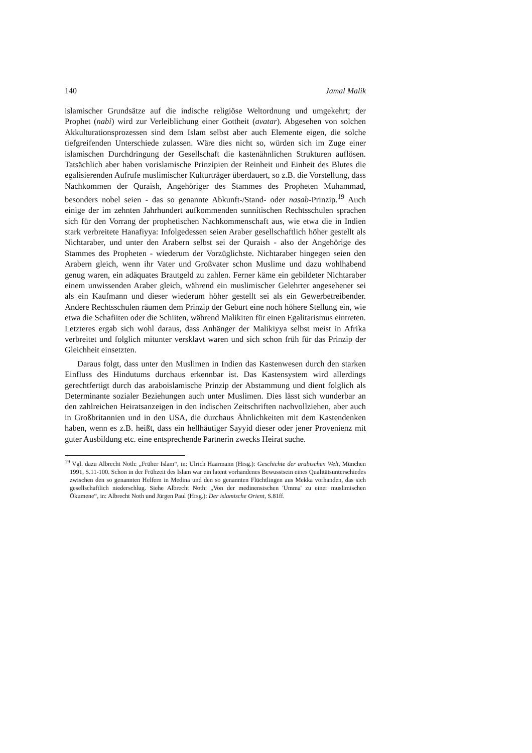140 Jamal Malik
islamischer Grundsätze auf die indische religiöse Weltordnung und umgekehrt; der Prophet (nabi) wird zur Verleiblichung einer Gottheit (avatar). Abgesehen von solchen Akkulturationsprozessen sind dem Islam selbst aber auch Elemente eigen, die solche tiefgreifenden Unterschiede zulassen. Wäre dies nicht so, würden sich im Zuge einer islamischen Durchdringung der Gesellschaft die kastenähnlichen Strukturen auflösen. Tatsächlich aber haben vorislamische Prinzipien der Reinheit und Einheit des Blutes die egalisierenden Aufrufe muslimischer Kulturträger überdauert, so z.B. die Vorstellung, dass Nachkommen der Quraish, Angehöriger des Stammes des Propheten Muhammad, besonders nobel seien - das so genannte Abkunft-/Stand- oder nasab-Prinzip.<sup>19</sup> Auch einige der im zehnten Jahrhundert aufkommenden sunnitischen Rechtsschulen sprachen sich für den Vorrang der prophetischen Nachkommenschaft aus, wie etwa die in Indien stark verbreitete Hanafiyya: Infolgedessen seien Araber gesellschaftlich höher gestellt als Nichtaraber, und unter den Arabern selbst sei der Quraish - also der Angehörige des Stammes des Propheten - wiederum der Vorzüglichste. Nichtaraber hingegen seien den Arabern gleich, wenn ihr Vater und Großvater schon Muslime und dazu wohlhabend genug waren, ein adäquates Brautgeld zu zahlen. Ferner käme ein gebildeter Nichtaraber einem unwissenden Araber gleich, während ein muslimischer Gelehrter angesehener sei als ein Kaufmann und dieser wiederum höher gestellt sei als ein Gewerbetreibender. Andere Rechtsschulen räumen dem Prinzip der Geburt eine noch höhere Stellung ein, wie etwa die Schafiiten oder die Schiiten, während Malikiten für einen Egalitarismus eintreten. Letzteres ergab sich wohl daraus, dass Anhänger der Malikiyya selbst meist in Afrika verbreitet und folglich mitunter versklavt waren und sich schon früh für das Prinzip der Gleichheit einsetzten.
Daraus folgt, dass unter den Muslimen in Indien das Kastenwesen durch den starken Einfluss des Hindutums durchaus erkennbar ist. Das Kastensystem wird allerdings gerechtfertigt durch das araboislamische Prinzip der Abstammung und dient folglich als Determinante sozialer Beziehungen auch unter Muslimen. Dies lässt sich wunderbar an den zahlreichen Heiratsanzeigen in den indischen Zeitschriften nachvollziehen, aber auch in Großbritannien und in den USA, die durchaus Ähnlichkeiten mit dem Kastendenken haben, wenn es z.B. heißt, dass ein hellhäutiger Sayyid dieser oder jener Provenienz mit guter Ausbildung etc. eine entsprechende Partnerin zwecks Heirat suche.
<sup>19</sup> Vgl. dazu Albrecht Noth: „Früher Islam“, in: Ulrich Haarmann (Hrsg.): Geschichte der arabischen Welt, München 1991, S.11-100. Schon in der Frühzeit des Islam war ein latent vorhandenes Bewusstsein eines Qualitätsunterschiedes zwischen den so genannten Helfern in Medina und den so genannten Flüchtlingen aus Mekka vorhanden, das sich gesellschaftlich niederschlug. Siehe Albrecht Noth: „Von der medinensischen 'Umma' zu einer muslimischen Ökumene“, in: Albrecht Noth und Jürgen Paul (Hrsg.): Der islamische Orient, S.81ff.